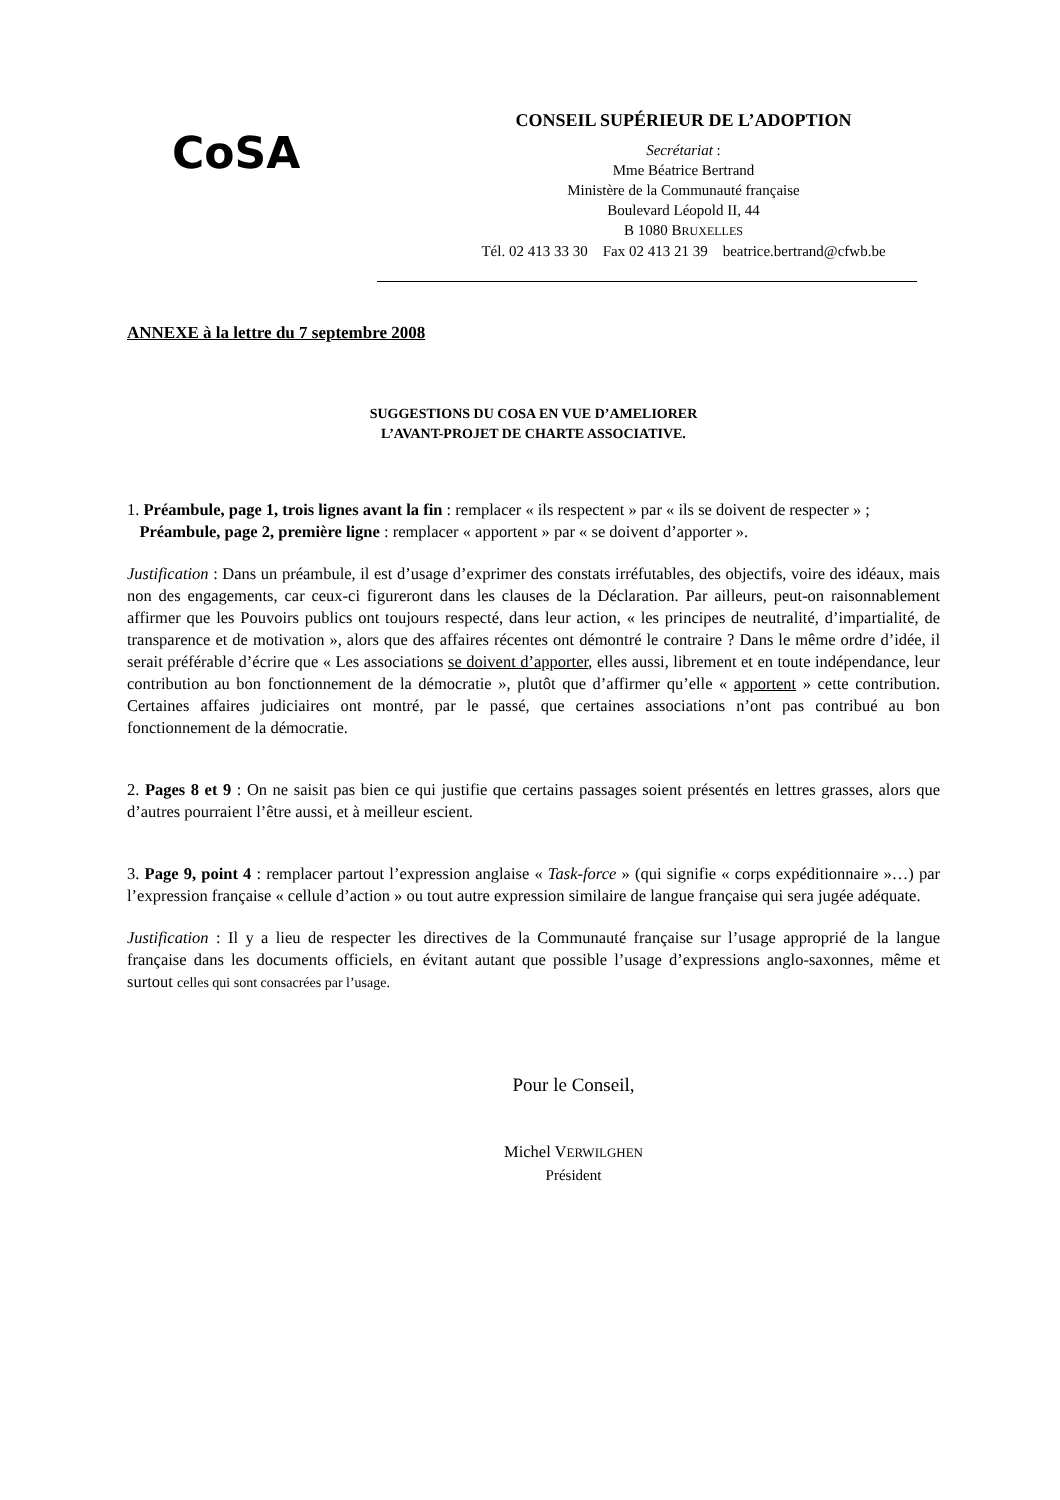CoSA
CONSEIL SUPÉRIEUR DE L’ADOPTION
Secrétariat :
Mme Béatrice Bertrand
Ministère de la Communauté française
Boulevard Léopold II, 44
B 1080 BRUXELLES
Tél. 02 413 33 30 Fax 02 413 21 39 beatrice.bertrand@cfwb.be
ANNEXE à la lettre du 7 septembre 2008
SUGGESTIONS DU COSA EN VUE D’AMELIORER
L’AVANT-PROJET DE CHARTE ASSOCIATIVE.
1. Préambule, page 1, trois lignes avant la fin : remplacer « ils respectent » par « ils se doivent de respecter » ;
Préambule, page 2, première ligne : remplacer « apportent » par « se doivent d’apporter ».
Justification : Dans un préambule, il est d’usage d’exprimer des constats irréfutables, des objectifs, voire des idéaux, mais non des engagements, car ceux-ci figureront dans les clauses de la Déclaration. Par ailleurs, peut-on raisonnablement affirmer que les Pouvoirs publics ont toujours respecté, dans leur action, « les principes de neutralité, d’impartialité, de transparence et de motivation », alors que des affaires récentes ont démontré le contraire ? Dans le même ordre d’idée, il serait préférable d’écrire que « Les associations se doivent d’apporter, elles aussi, librement et en toute indépendance, leur contribution au bon fonctionnement de la démocratie », plutôt que d’affirmer qu’elle « apportent » cette contribution. Certaines affaires judiciaires ont montré, par le passé, que certaines associations n’ont pas contribué au bon fonctionnement de la démocratie.
2. Pages 8 et 9 : On ne saisit pas bien ce qui justifie que certains passages soient présentés en lettres grasses, alors que d’autres pourraient l’être aussi, et à meilleur escient.
3. Page 9, point 4 : remplacer partout l’expression anglaise « Task-force » (qui signifie « corps expéditionnaire »…) par l’expression française « cellule d’action » ou tout autre expression similaire de langue française qui sera jugée adéquate.
Justification : Il y a lieu de respecter les directives de la Communauté française sur l’usage approprié de la langue française dans les documents officiels, en évitant autant que possible l’usage d’expressions anglo-saxonnes, même et surtout celles qui sont consacrées par l’usage.
Pour le Conseil,
Michel VERWILGHEN
Président